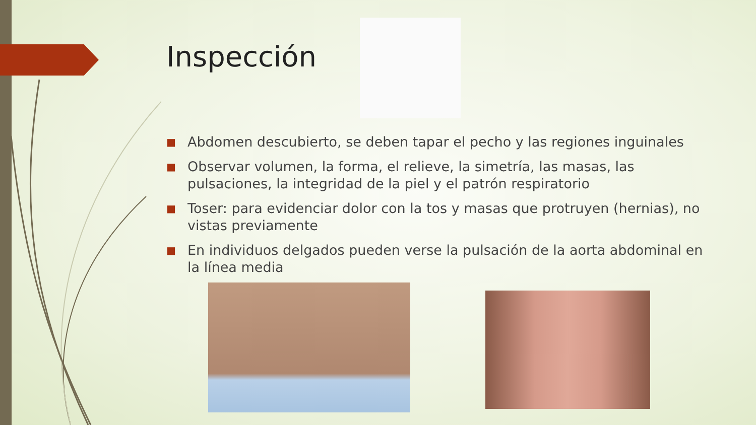Inspección
■ Abdomen descubierto, se deben tapar el pecho y las regiones inguinales
■ Observar volumen, la forma, el relieve, la simetría, las masas, las pulsaciones, la integridad de la piel y el patrón respiratorio
■ Toser: para evidenciar dolor con la tos y masas que protruyen (hernias), no vistas previamente
■ En individuos delgados pueden verse la pulsación de la aorta abdominal en la línea media